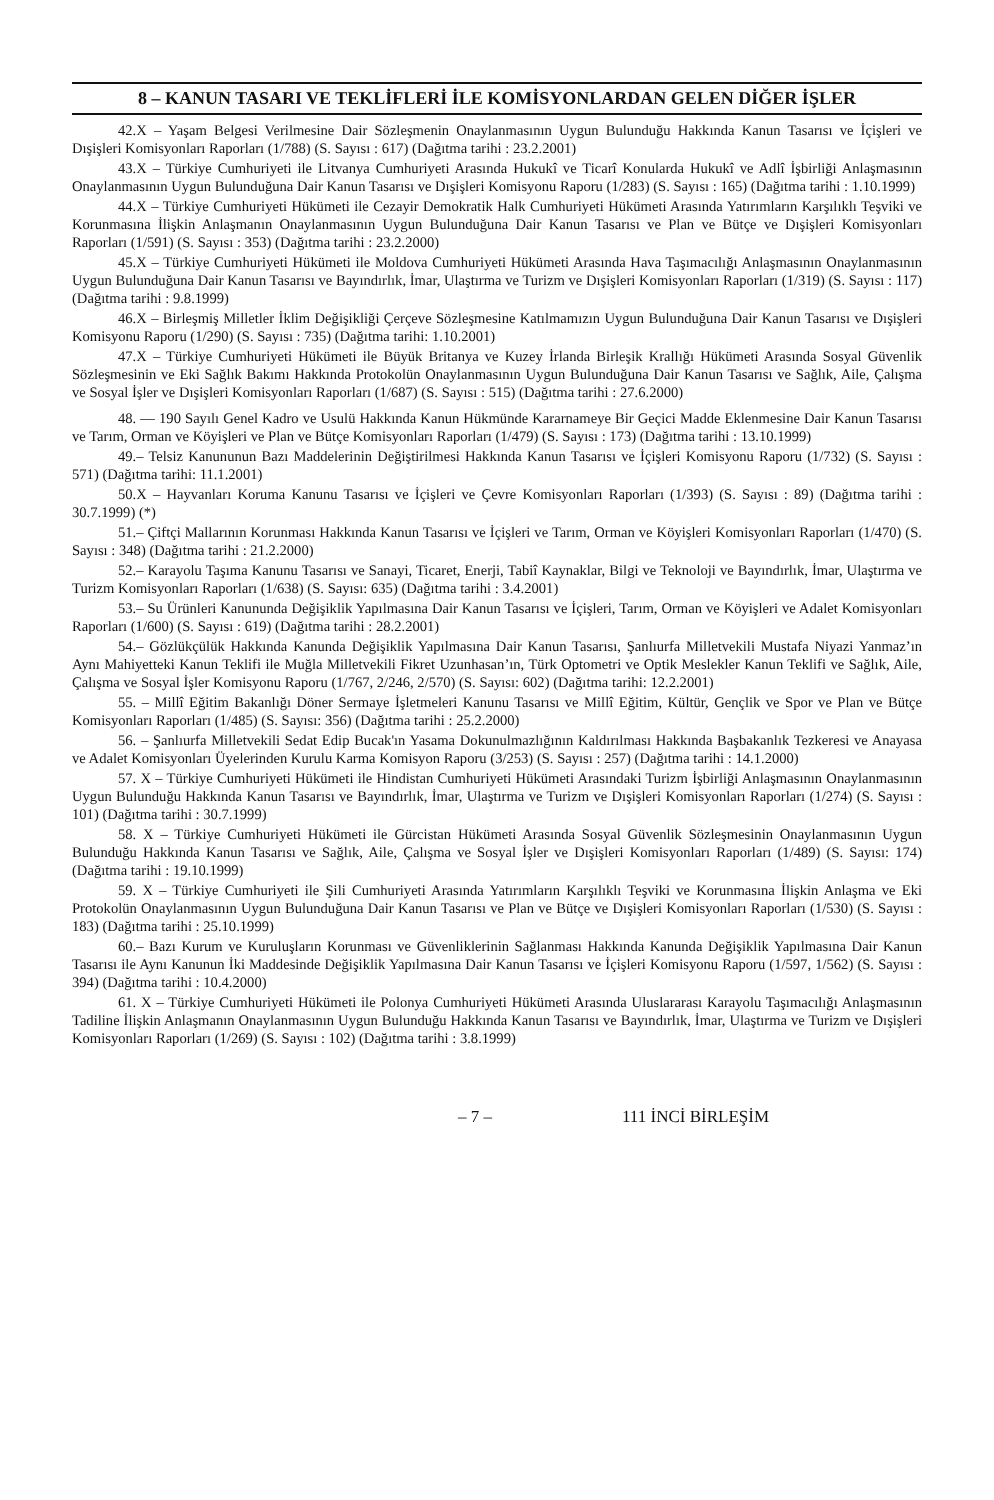8 – KANUN TASARI VE TEKLİFLERİ İLE KOMİSYONLARDAN GELEN DİĞER İŞLER
42.X – Yaşam Belgesi Verilmesine Dair Sözleşmenin Onaylanmasının Uygun Bulunduğu Hakkında Kanun Tasarısı ve İçişleri ve Dışişleri Komisyonları Raporları (1/788) (S. Sayısı : 617) (Dağıtma tarihi : 23.2.2001)
43.X – Türkiye Cumhuriyeti ile Litvanya Cumhuriyeti Arasında Hukukî ve Ticarî Konularda Hukukî ve Adlî İşbirliği Anlaşmasının Onaylanmasının Uygun Bulunduğuna Dair Kanun Tasarısı ve Dışişleri Komisyonu Raporu (1/283) (S. Sayısı : 165) (Dağıtma tarihi : 1.10.1999)
44.X – Türkiye Cumhuriyeti Hükümeti ile Cezayir Demokratik Halk Cumhuriyeti Hükümeti Arasında Yatırımların Karşılıklı Teşviki ve Korunmasına İlişkin Anlaşmanın Onaylanmasının Uygun Bulunduğuna Dair Kanun Tasarısı ve Plan ve Bütçe ve Dışişleri Komisyonları Raporları (1/591) (S. Sayısı : 353) (Dağıtma tarihi : 23.2.2000)
45.X – Türkiye Cumhuriyeti Hükümeti ile Moldova Cumhuriyeti Hükümeti Arasında Hava Taşımacılığı Anlaşmasının Onaylanmasının Uygun Bulunduğuna Dair Kanun Tasarısı ve Bayındırlık, İmar, Ulaştırma ve Turizm ve Dışişleri Komisyonları Raporları (1/319) (S. Sayısı : 117) (Dağıtma tarihi : 9.8.1999)
46.X – Birleşmiş Milletler İklim Değişikliği Çerçeve Sözleşmesine Katılmamızın Uygun Bulunduğuna Dair Kanun Tasarısı ve Dışişleri Komisyonu Raporu (1/290) (S. Sayısı : 735) (Dağıtma tarihi: 1.10.2001)
47.X – Türkiye Cumhuriyeti Hükümeti ile Büyük Britanya ve Kuzey İrlanda Birleşik Krallığı Hükümeti Arasında Sosyal Güvenlik Sözleşmesinin ve Eki Sağlık Bakımı Hakkında Protokolün Onaylanmasının Uygun Bulunduğuna Dair Kanun Tasarısı ve Sağlık, Aile, Çalışma ve Sosyal İşler ve Dışişleri Komisyonları Raporları (1/687) (S. Sayısı : 515) (Dağıtma tarihi : 27.6.2000)
48. — 190 Sayılı Genel Kadro ve Usulü Hakkında Kanun Hükmünde Kararnameye Bir Geçici Madde Eklenmesine Dair Kanun Tasarısı ve Tarım, Orman ve Köyişleri ve Plan ve Bütçe Komisyonları Raporları (1/479) (S. Sayısı : 173) (Dağıtma tarihi : 13.10.1999)
49.– Telsiz Kanununun Bazı Maddelerinin Değiştirilmesi Hakkında Kanun Tasarısı ve İçişleri Komisyonu Raporu (1/732) (S. Sayısı : 571) (Dağıtma tarihi: 11.1.2001)
50.X – Hayvanları Koruma Kanunu Tasarısı ve İçişleri ve Çevre Komisyonları Raporları (1/393) (S. Sayısı : 89) (Dağıtma tarihi : 30.7.1999) (*)
51.– Çiftçi Mallarının Korunması Hakkında Kanun Tasarısı ve İçişleri ve Tarım, Orman ve Köyişleri Komisyonları Raporları (1/470) (S. Sayısı : 348) (Dağıtma tarihi : 21.2.2000)
52.– Karayolu Taşıma Kanunu Tasarısı ve Sanayi, Ticaret, Enerji, Tabiî Kaynaklar, Bilgi ve Teknoloji ve Bayındırlık, İmar, Ulaştırma ve Turizm Komisyonları Raporları (1/638) (S. Sayısı: 635) (Dağıtma tarihi : 3.4.2001)
53.– Su Ürünleri Kanununda Değişiklik Yapılmasına Dair Kanun Tasarısı ve İçişleri, Tarım, Orman ve Köyişleri ve Adalet Komisyonları Raporları (1/600) (S. Sayısı : 619) (Dağıtma tarihi : 28.2.2001)
54.– Gözlükçülük Hakkında Kanunda Değişiklik Yapılmasına Dair Kanun Tasarısı, Şanlıurfa Milletvekili Mustafa Niyazi Yanmaz’ın Aynı Mahiyetteki Kanun Teklifi ile Muğla Milletvekili Fikret Uzunhasan’ın, Türk Optometri ve Optik Meslekler Kanun Teklifi ve Sağlık, Aile, Çalışma ve Sosyal İşler Komisyonu Raporu (1/767, 2/246, 2/570) (S. Sayısı: 602) (Dağıtma tarihi: 12.2.2001)
55. – Millî Eğitim Bakanlığı Döner Sermaye İşletmeleri Kanunu Tasarısı ve Millî Eğitim, Kültür, Gençlik ve Spor ve Plan ve Bütçe Komisyonları Raporları (1/485) (S. Sayısı: 356) (Dağıtma tarihi : 25.2.2000)
56. – Şanlıurfa Milletvekili Sedat Edip Bucak'ın Yasama Dokunulmazlığının Kaldırılması Hakkında Başbakanlık Tezkeresi ve Anayasa ve Adalet Komisyonları Üyelerinden Kurulu Karma Komisyon Raporu (3/253) (S. Sayısı : 257) (Dağıtma tarihi : 14.1.2000)
57. X – Türkiye Cumhuriyeti Hükümeti ile Hindistan Cumhuriyeti Hükümeti Arasındaki Turizm İşbirliği Anlaşmasının Onaylanmasının Uygun Bulunduğu Hakkında Kanun Tasarısı ve Bayındırlık, İmar, Ulaştırma ve Turizm ve Dışişleri Komisyonları Raporları (1/274) (S. Sayısı : 101) (Dağıtma tarihi : 30.7.1999)
58. X – Türkiye Cumhuriyeti Hükümeti ile Gürcistan Hükümeti Arasında Sosyal Güvenlik Sözleşmesinin Onaylanmasının Uygun Bulunduğu Hakkında Kanun Tasarısı ve Sağlık, Aile, Çalışma ve Sosyal İşler ve Dışişleri Komisyonları Raporları (1/489) (S. Sayısı: 174) (Dağıtma tarihi : 19.10.1999)
59. X – Türkiye Cumhuriyeti ile Şili Cumhuriyeti Arasında Yatırımların Karşılıklı Teşviki ve Korunmasına İlişkin Anlaşma ve Eki Protokolün Onaylanmasının Uygun Bulunduğuna Dair Kanun Tasarısı ve Plan ve Bütçe ve Dışişleri Komisyonları Raporları (1/530) (S. Sayısı : 183) (Dağıtma tarihi : 25.10.1999)
60.– Bazı Kurum ve Kuruluşların Korunması ve Güvenliklerinin Sağlanması Hakkında Kanunda Değişiklik Yapılmasına Dair Kanun Tasarısı ile Aynı Kanunun İki Maddesinde Değişiklik Yapılmasına Dair Kanun Tasarısı ve İçişleri Komisyonu Raporu (1/597, 1/562) (S. Sayısı : 394) (Dağıtma tarihi : 10.4.2000)
61. X – Türkiye Cumhuriyeti Hükümeti ile Polonya Cumhuriyeti Hükümeti Arasında Uluslararası Karayolu Taşımacılığı Anlaşmasının Tadiline İlişkin Anlaşmanın Onaylanmasının Uygun Bulunduğu Hakkında Kanun Tasarısı ve Bayındırlık, İmar, Ulaştırma ve Turizm ve Dışişleri Komisyonları Raporları (1/269) (S. Sayısı : 102) (Dağıtma tarihi : 3.8.1999)
– 7 – 111 İNCİ BİRLEŞİM